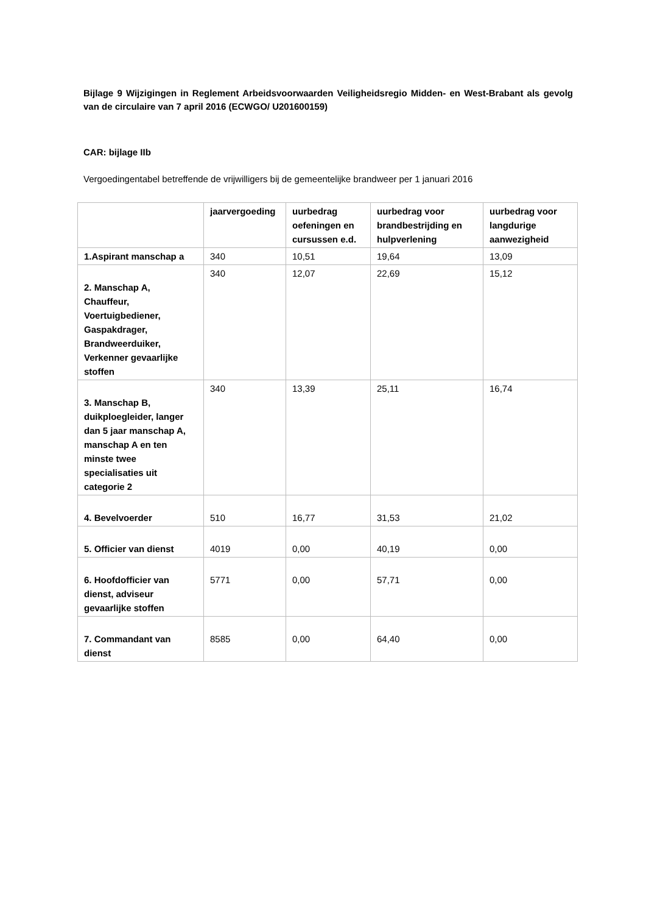Bijlage 9 Wijzigingen in Reglement Arbeidsvoorwaarden Veiligheidsregio Midden- en West-Brabant als gevolg van de circulaire van 7 april 2016 (ECWGO/ U201600159)
CAR: bijlage IIb
Vergoedingentabel betreffende de vrijwilligers bij de gemeentelijke brandweer per 1 januari 2016
| | jaarvergoeding | uurbedrag oefeningen en cursussen e.d. | uurbedrag voor brandbestrijding en hulpverlening | uurbedrag voor langdurige aanwezigheid |
| --- | --- | --- | --- | --- |
| 1.Aspirant manschap a | 340 | 10,51 | 19,64 | 13,09 |
| 2. Manschap A, Chauffeur, Voertuigbediener, Gaspakdrager, Brandweerduiker, Verkenner gevaarlijke stoffen | 340 | 12,07 | 22,69 | 15,12 |
| 3. Manschap B, duikploegleider, langer dan 5 jaar manschap A, manschap A en ten minste twee specialisaties uit categorie 2 | 340 | 13,39 | 25,11 | 16,74 |
| 4. Bevelvoerder | 510 | 16,77 | 31,53 | 21,02 |
| 5. Officier van dienst | 4019 | 0,00 | 40,19 | 0,00 |
| 6. Hoofdofficier van dienst, adviseur gevaarlijke stoffen | 5771 | 0,00 | 57,71 | 0,00 |
| 7. Commandant van dienst | 8585 | 0,00 | 64,40 | 0,00 |